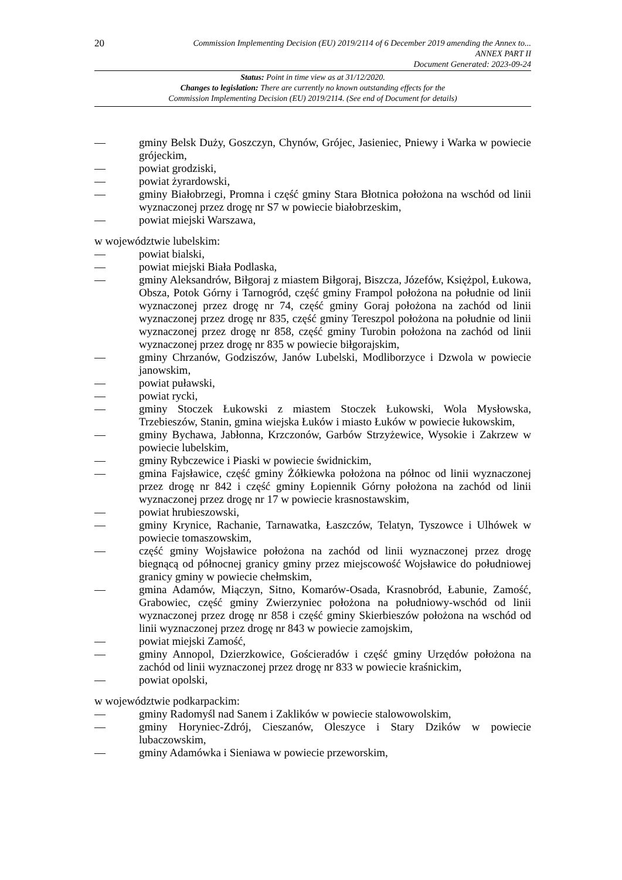20
Commission Implementing Decision (EU) 2019/2114 of 6 December 2019 amending the Annex to...
ANNEX PART II
Document Generated: 2023-09-24
Status: Point in time view as at 31/12/2020.
Changes to legislation: There are currently no known outstanding effects for the
Commission Implementing Decision (EU) 2019/2114. (See end of Document for details)
— gminy Belsk Duży, Goszczyn, Chynów, Grójec, Jasieniec, Pniewy i Warka w powiecie grójeckim,
— powiat grodziski,
— powiat żyrardowski,
— gminy Białobrzegi, Promna i część gminy Stara Błotnica położona na wschód od linii wyznaczonej przez drogę nr S7 w powiecie białobrzeskim,
— powiat miejski Warszawa,
w województwie lubelskim:
— powiat bialski,
— powiat miejski Biała Podlaska,
— gminy Aleksandrów, Biłgoraj z miastem Biłgoraj, Biszcza, Józefów, Księżpol, Łukowa, Obsza, Potok Górny i Tarnogród, część gminy Frampol położona na południe od linii wyznaczonej przez drogę nr 74, część gminy Goraj położona na zachód od linii wyznaczonej przez drogę nr 835, część gminy Tereszpol położona na południe od linii wyznaczonej przez drogę nr 858, część gminy Turobin położona na zachód od linii wyznaczonej przez drogę nr 835 w powiecie biłgorajskim,
— gminy Chrzanów, Godziszów, Janów Lubelski, Modliborzyce i Dzwola w powiecie janowskim,
— powiat puławski,
— powiat rycki,
— gminy Stoczek Łukowski z miastem Stoczek Łukowski, Wola Mysłowska, Trzebieszów, Stanin, gmina wiejska Łuków i miasto Łuków w powiecie łukowskim,
— gminy Bychawa, Jabłonna, Krzczonów, Garbów Strzyżewice, Wysokie i Zakrzew w powiecie lubelskim,
— gminy Rybczewice i Piaski w powiecie świdnickim,
— gmina Fajsławice, część gminy Żółkiewka położona na północ od linii wyznaczonej przez drogę nr 842 i część gminy Łopiennik Górny położona na zachód od linii wyznaczonej przez drogę nr 17 w powiecie krasnostawskim,
— powiat hrubieszowski,
— gminy Krynice, Rachanie, Tarnawatka, Łaszczów, Telatyn, Tyszowce i Ulhówek w powiecie tomaszowskim,
— część gminy Wojsławice położona na zachód od linii wyznaczonej przez drogę biegnącą od północnej granicy gminy przez miejscowość Wojsławice do południowej granicy gminy w powiecie chełmskim,
— gmina Adamów, Miączyn, Sitno, Komarów-Osada, Krasnobród, Łabunie, Zamość, Grabowiec, część gminy Zwierzyniec położona na południowy-wschód od linii wyznaczonej przez drogę nr 858 i część gminy Skierbieszów położona na wschód od linii wyznaczonej przez drogę nr 843 w powiecie zamojskim,
— powiat miejski Zamość,
— gminy Annopol, Dzierzkowice, Gościeradów i część gminy Urzędów położona na zachód od linii wyznaczonej przez drogę nr 833 w powiecie kraśnickim,
— powiat opolski,
w województwie podkarpackim:
— gminy Radomyśl nad Sanem i Zaklików w powiecie stalowowolskim,
— gminy Horyniec-Zdrój, Cieszanów, Oleszyce i Stary Dzików w powiecie lubaczowskim,
— gminy Adamówka i Sieniawa w powiecie przeworskim,